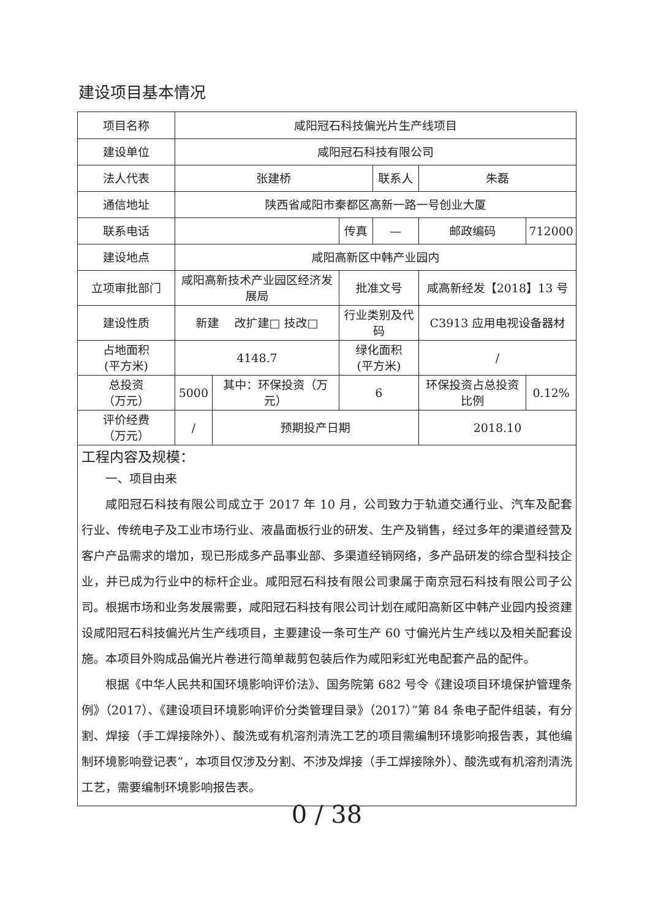建设项目基本情况
| 项目名称 | 咸阳冠石科技偏光片生产线项目 | | | | | |
| 建设单位 | 咸阳冠石科技有限公司 | | | | | |
| 法人代表 | 张建桥 | | | 联系人 | 朱磊 | |
| 通信地址 | 陕西省咸阳市秦都区高新一路一号创业大厦 | | | | | |
| 联系电话 | | | 传真 | — | 邮政编码 | 712000 |
| 建设地点 | 咸阳高新区中韩产业园内 | | | | | |
| 立项审批部门 | 咸阳高新技术产业园区经济发展局 | | 批准文号 | | 咸高新经发【2018】13 号 | |
| 建设性质 | 新建 改扩建□ 技改□ | | 行业类别及代码 | | C3913 应用电视设备器材 | |
| 占地面积 (平方米) | 4148.7 | | 绿化面积 (平方米) | | / | |
| 总投资 （万元） | 5000 | 其中：环保投资（万元） | 6 | | 环保投资占总投资比例 | 0.12% |
| 评价经费 （万元） | / | 预期投产日期 | | | 2018.10 | |
工程内容及规模：
一、项目由来
咸阳冠石科技有限公司成立于 2017 年 10 月，公司致力于轨道交通行业、汽车及配套行业、传统电子及工业市场行业、液晶面板行业的研发、生产及销售，经过多年的渠道经营及客户产品需求的增加，现已形成多产品事业部、多渠道经销网络，多产品研发的综合型科技企业，并已成为行业中的标杆企业。咸阳冠石科技有限公司隶属于南京冠石科技有限公司子公司。根据市场和业务发展需要，咸阳冠石科技有限公司计划在咸阳高新区中韩产业园内投资建设咸阳冠石科技偏光片生产线项目，主要建设一条可生产 60 寸偏光片生产线以及相关配套设施。本项目外购成品偏光片卷进行简单裁剪包装后作为咸阳彩虹光电配套产品的配件。
根据《中华人民共和国环境影响评价法》、国务院第 682 号令《建设项目环境保护管理条例》（2017）、《建设项目环境影响评价分类管理目录》（2017）”第 84 条电子配件组装，有分割、焊接（手工焊接除外）、酸洗或有机溶剂清洗工艺的项目需编制环境影响报告表，其他编制环境影响登记表”，本项目仅涉及分割、不涉及焊接（手工焊接除外）、酸洗或有机溶剂清洗工艺，需要编制环境影响报告表。
0 / 38